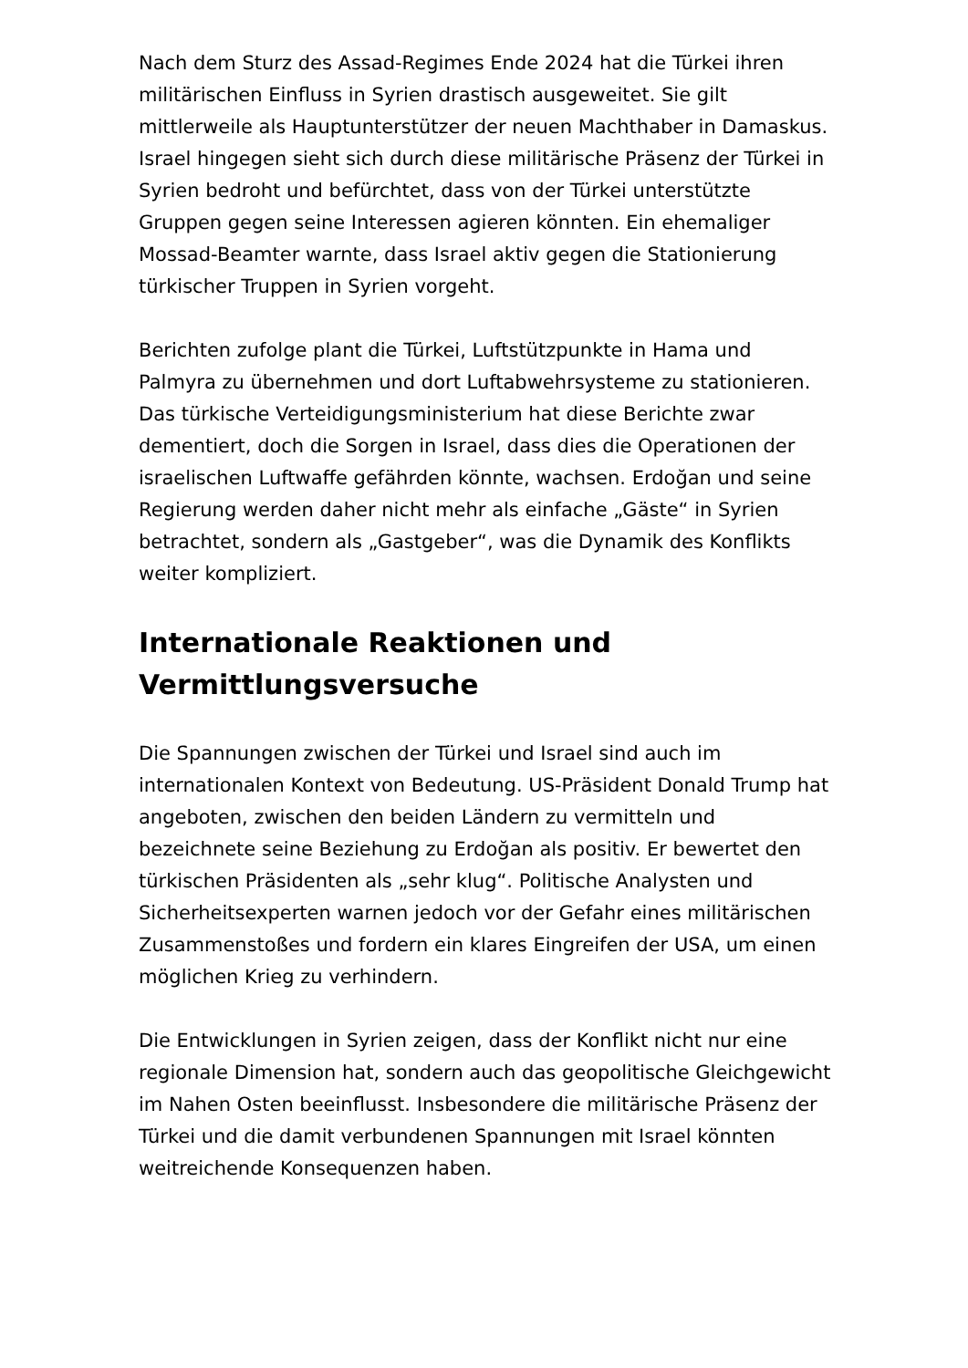Nach dem Sturz des Assad-Regimes Ende 2024 hat die Türkei ihren militärischen Einfluss in Syrien drastisch ausgeweitet. Sie gilt mittlerweile als Hauptunterstützer der neuen Machthaber in Damaskus. Israel hingegen sieht sich durch diese militärische Präsenz der Türkei in Syrien bedroht und befürchtet, dass von der Türkei unterstützte Gruppen gegen seine Interessen agieren könnten. Ein ehemaliger Mossad-Beamter warnte, dass Israel aktiv gegen die Stationierung türkischer Truppen in Syrien vorgeht.
Berichten zufolge plant die Türkei, Luftstützpunkte in Hama und Palmyra zu übernehmen und dort Luftabwehrsysteme zu stationieren. Das türkische Verteidigungsministerium hat diese Berichte zwar dementiert, doch die Sorgen in Israel, dass dies die Operationen der israelischen Luftwaffe gefährden könnte, wachsen. Erdoğan und seine Regierung werden daher nicht mehr als einfache „Gäste“ in Syrien betrachtet, sondern als „Gastgeber“, was die Dynamik des Konflikts weiter kompliziert.
Internationale Reaktionen und Vermittlungsversuche
Die Spannungen zwischen der Türkei und Israel sind auch im internationalen Kontext von Bedeutung. US-Präsident Donald Trump hat angeboten, zwischen den beiden Ländern zu vermitteln und bezeichnete seine Beziehung zu Erdoğan als positiv. Er bewertet den türkischen Präsidenten als „sehr klug“. Politische Analysten und Sicherheitsexperten warnen jedoch vor der Gefahr eines militärischen Zusammenstoßes und fordern ein klares Eingreifen der USA, um einen möglichen Krieg zu verhindern.
Die Entwicklungen in Syrien zeigen, dass der Konflikt nicht nur eine regionale Dimension hat, sondern auch das geopolitische Gleichgewicht im Nahen Osten beeinflusst. Insbesondere die militärische Präsenz der Türkei und die damit verbundenen Spannungen mit Israel könnten weitreichende Konsequenzen haben.